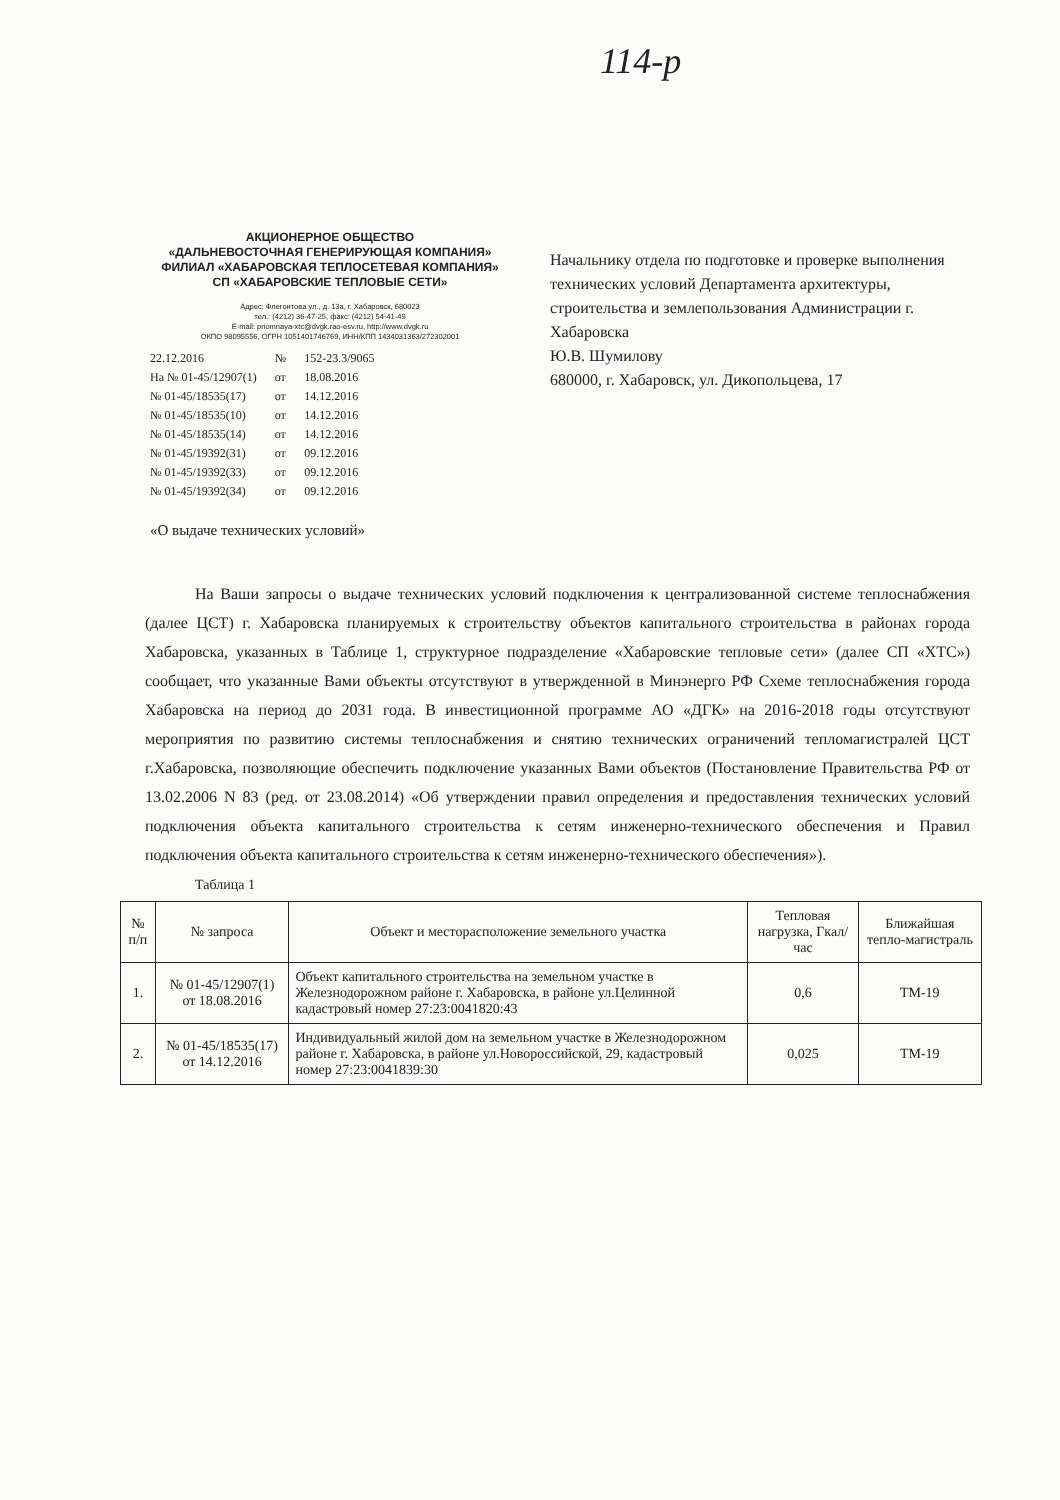114-р
АКЦИОНЕРНОЕ ОБЩЕСТВО
«ДАЛЬНЕВОСТОЧНАЯ ГЕНЕРИРУЮЩАЯ КОМПАНИЯ»
ФИЛИАЛ «ХАБАРОВСКАЯ ТЕПЛОСЕТЕВАЯ КОМПАНИЯ»
СП «ХАБАРОВСКИЕ ТЕПЛОВЫЕ СЕТИ»
Адрес: Флегонтова ул., д. 13а, г. Хабаровск, 680023
тел.: (4212) 36-47-25, факс: (4212) 54-41-49
E-mail: priomnaya-xtc@dvgk.rao-esv.ru, http://www.dvgk.ru
ОКПО 98095556, ОГРН 1051401746769, ИНН/КПП 1434031363/272302001
| 22.12.2016 | № | 152-23.3/9065 |
| На № 01-45/12907(1) | от | 18.08.2016 |
| № 01-45/18535(17) | от | 14.12.2016 |
| № 01-45/18535(10) | от | 14.12.2016 |
| № 01-45/18535(14) | от | 14.12.2016 |
| № 01-45/19392(31) | от | 09.12.2016 |
| № 01-45/19392(33) | от | 09.12.2016 |
| № 01-45/19392(34) | от | 09.12.2016 |
Начальнику отдела по подготовке и проверке выполнения технических условий Департамента архитектуры, строительства и землепользования Администрации г. Хабаровска
Ю.В. Шумилову
680000, г. Хабаровск, ул. Дикопольцева, 17
«О выдаче технических условий»
На Ваши запросы о выдаче технических условий подключения к централизованной системе теплоснабжения (далее ЦСТ) г. Хабаровска планируемых к строительству объектов капитального строительства в районах города Хабаровска, указанных в Таблице 1, структурное подразделение «Хабаровские тепловые сети» (далее СП «ХТС») сообщает, что указанные Вами объекты отсутствуют в утвержденной в Минэнерго РФ Схеме теплоснабжения города Хабаровска на период до 2031 года. В инвестиционной программе АО «ДГК» на 2016-2018 годы отсутствуют мероприятия по развитию системы теплоснабжения и снятию технических ограничений тепломагистралей ЦСТ г.Хабаровска, позволяющие обеспечить подключение указанных Вами объектов (Постановление Правительства РФ от 13.02.2006 N 83 (ред. от 23.08.2014) «Об утверждении правил определения и предоставления технических условий подключения объекта капитального строительства к сетям инженерно-технического обеспечения и Правил подключения объекта капитального строительства к сетям инженерно-технического обеспечения»).
Таблица 1
| № п/п | № запроса | Объект и месторасположение земельного участка | Тепловая нагрузка, Гкал/час | Ближайшая тепло-магистраль |
| --- | --- | --- | --- | --- |
| 1. | № 01-45/12907(1) от 18.08.2016 | Объект капитального строительства на земельном участке в Железнодорожном районе г. Хабаровска, в районе ул.Целинной кадастровый номер 27:23:0041820:43 | 0,6 | ТМ-19 |
| 2. | № 01-45/18535(17) от 14.12.2016 | Индивидуальный жилой дом на земельном участке в Железнодорожном районе г. Хабаровска, в районе ул.Новороссийской, 29, кадастровый номер 27:23:0041839:30 | 0,025 | ТМ-19 |